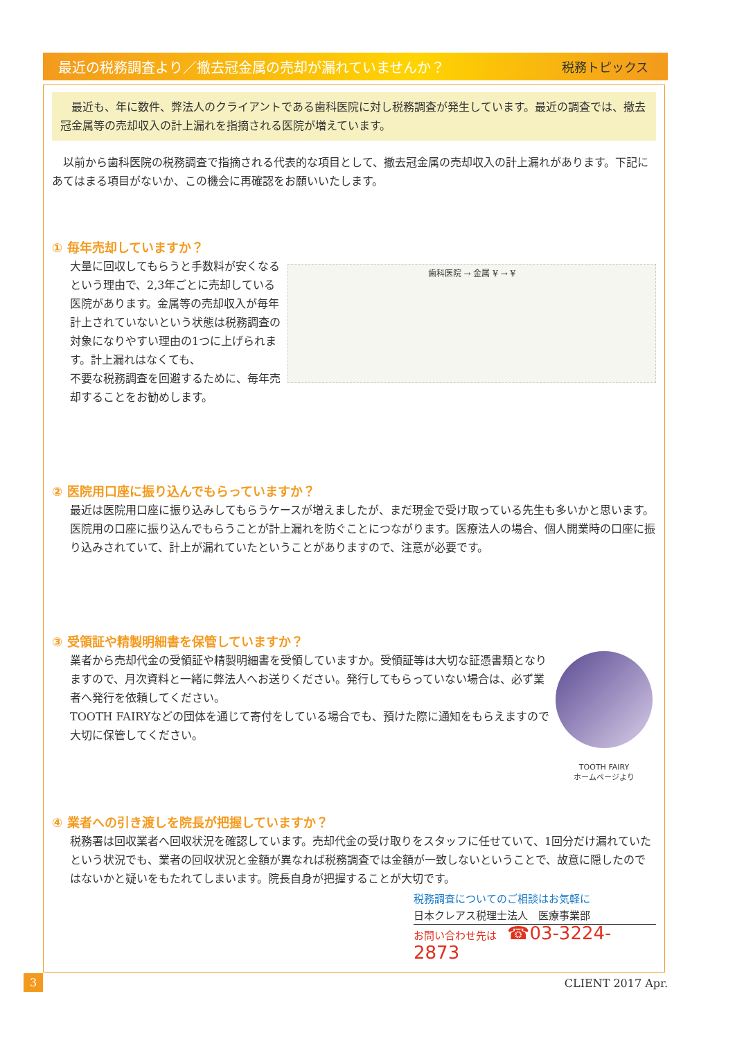最近の税務調査より／撤去冠金属の売却が漏れていませんか？ 税務トピックス
　最近も、年に数件、弊法人のクライアントである歯科医院に対し税務調査が発生しています。最近の調査では、撤去冠金属等の売却収入の計上漏れを指摘される医院が増えています。
　以前から歯科医院の税務調査で指摘される代表的な項目として、撤去冠金属の売却収入の計上漏れがあります。下記にあてはまる項目がないか、この機会に再確認をお願いいたします。
① 毎年売却していますか？
歯科医院 → 金属 ¥ → ¥
大量に回収してもらうと手数料が安くなるという理由で、2,3年ごとに売却している医院があります。金属等の売却収入が毎年計上されていないという状態は税務調査の対象になりやすい理由の1つに上げられます。計上漏れはなくても、
不要な税務調査を回避するために、毎年売却することをお勧めします。
② 医院用口座に振り込んでもらっていますか？
最近は医院用口座に振り込みしてもらうケースが増えましたが、まだ現金で受け取っている先生も多いかと思います。医院用の口座に振り込んでもらうことが計上漏れを防ぐことにつながります。医療法人の場合、個人開業時の口座に振り込みされていて、計上が漏れていたということがありますので、注意が必要です。
③ 受領証や精製明細書を保管していますか？
TOOTH FAIRY
ホームページより
業者から売却代金の受領証や精製明細書を受領していますか。受領証等は大切な証憑書類となりますので、月次資料と一緒に弊法人へお送りください。発行してもらっていない場合は、必ず業者へ発行を依頼してください。
TOOTH FAIRYなどの団体を通じて寄付をしている場合でも、預けた際に通知をもらえますので大切に保管してください。
④ 業者への引き渡しを院長が把握していますか？
税務署は回収業者へ回収状況を確認しています。売却代金の受け取りをスタッフに任せていて、1回分だけ漏れていたという状況でも、業者の回収状況と金額が異なれば税務調査では金額が一致しないということで、故意に隠したのではないかと疑いをもたれてしまいます。院長自身が把握することが大切です。
税務調査についてのご相談はお気軽に
日本クレアス税理士法人　医療事業部
お問い合わせ先は　☎03-3224-2873
3 CLIENT 2017 Apr.